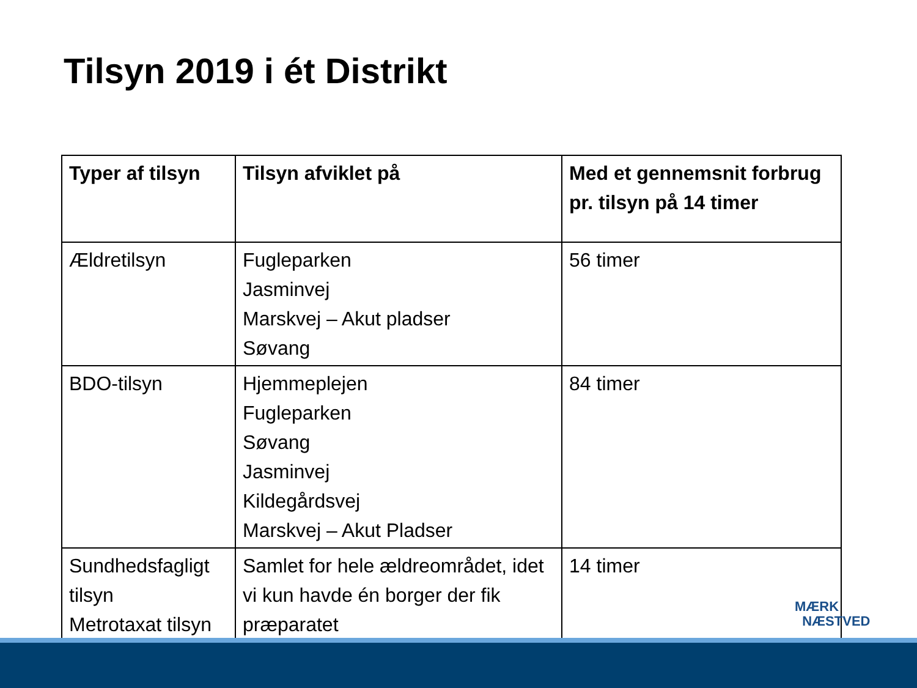Tilsyn 2019 i ét Distrikt
| Typer af tilsyn | Tilsyn afviklet på | Med et gennemsnit forbrug pr. tilsyn på 14 timer |
| --- | --- | --- |
| Ældretilsyn | Fugleparken Jasminvej Marskvej – Akut pladser Søvang | 56 timer |
| BDO-tilsyn | Hjemmeplejen Fugleparken Søvang Jasminvej Kildegårdsvej Marskvej – Akut Pladser | 84 timer |
| Sundhedsfagligt tilsyn Metrotaxat tilsyn | Samlet for hele ældreområdet, idet vi kun havde én borger der fik præparatet | 14 timer |
MÆRK
NÆSTVED